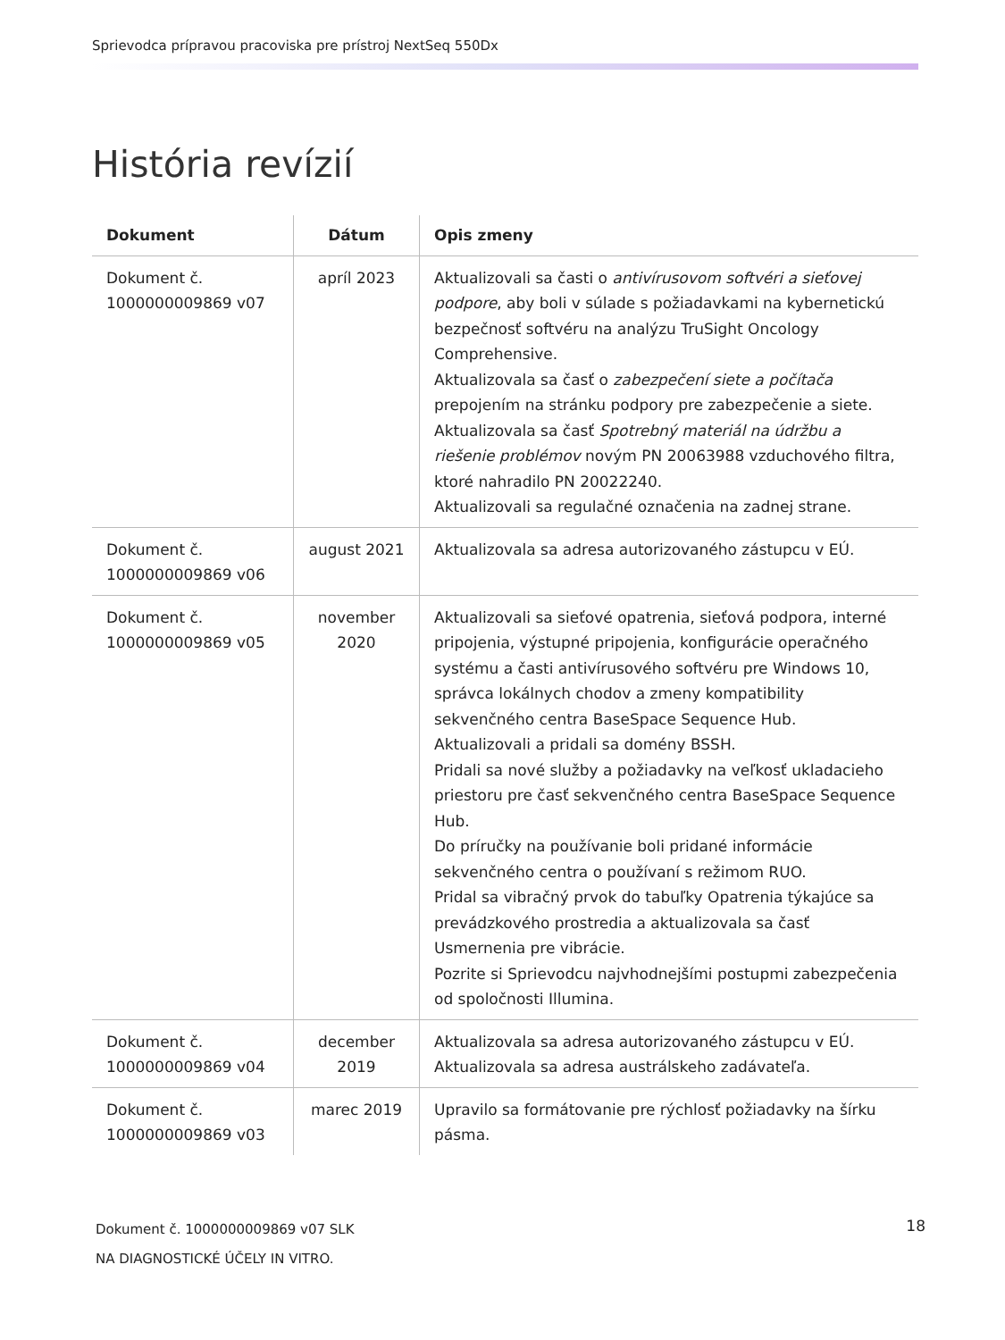Sprievodca prípravou pracoviska pre prístroj NextSeq 550Dx
História revízií
| Dokument | Dátum | Opis zmeny |
| --- | --- | --- |
| Dokument č. 1000000009869 v07 | apríl 2023 | Aktualizovali sa časti o antivírusovom softvéri a sieťovej podpore , aby boli v súlade s požiadavkami na kybernetickú bezpečnosť softvéru na analýzu TruSight Oncology Comprehensive. Aktualizovala sa časť o zabezpečení siete a počítača prepojením na stránku podpory pre zabezpečenie a siete. Aktualizovala sa časť Spotrebný materiál na údržbu a riešenie problémov novým PN 20063988 vzduchového filtra, ktoré nahradilo PN 20022240. Aktualizovali sa regulačné označenia na zadnej strane. |
| Dokument č. 1000000009869 v06 | august 2021 | Aktualizovala sa adresa autorizovaného zástupcu v EÚ. |
| Dokument č. 1000000009869 v05 | november 2020 | Aktualizovali sa sieťové opatrenia, sieťová podpora, interné pripojenia, výstupné pripojenia, konfigurácie operačného systému a časti antivírusového softvéru pre Windows 10, správca lokálnych chodov a zmeny kompatibility sekvenčného centra BaseSpace Sequence Hub. Aktualizovali a pridali sa domény BSSH. Pridali sa nové služby a požiadavky na veľkosť ukladacieho priestoru pre časť sekvenčného centra BaseSpace Sequence Hub. Do príručky na používanie boli pridané informácie sekvenčného centra o používaní s režimom RUO. Pridal sa vibračný prvok do tabuľky Opatrenia týkajúce sa prevádzkového prostredia a aktualizovala sa časť Usmernenia pre vibrácie. Pozrite si Sprievodcu najvhodnejšími postupmi zabezpečenia od spoločnosti Illumina. |
| Dokument č. 1000000009869 v04 | december 2019 | Aktualizovala sa adresa autorizovaného zástupcu v EÚ. Aktualizovala sa adresa austrálskeho zadávateľa. |
| Dokument č. 1000000009869 v03 | marec 2019 | Upravilo sa formátovanie pre rýchlosť požiadavky na šírku pásma. |
Dokument č. 1000000009869 v07 SLK
NA DIAGNOSTICKÉ ÚČELY IN VITRO.
18